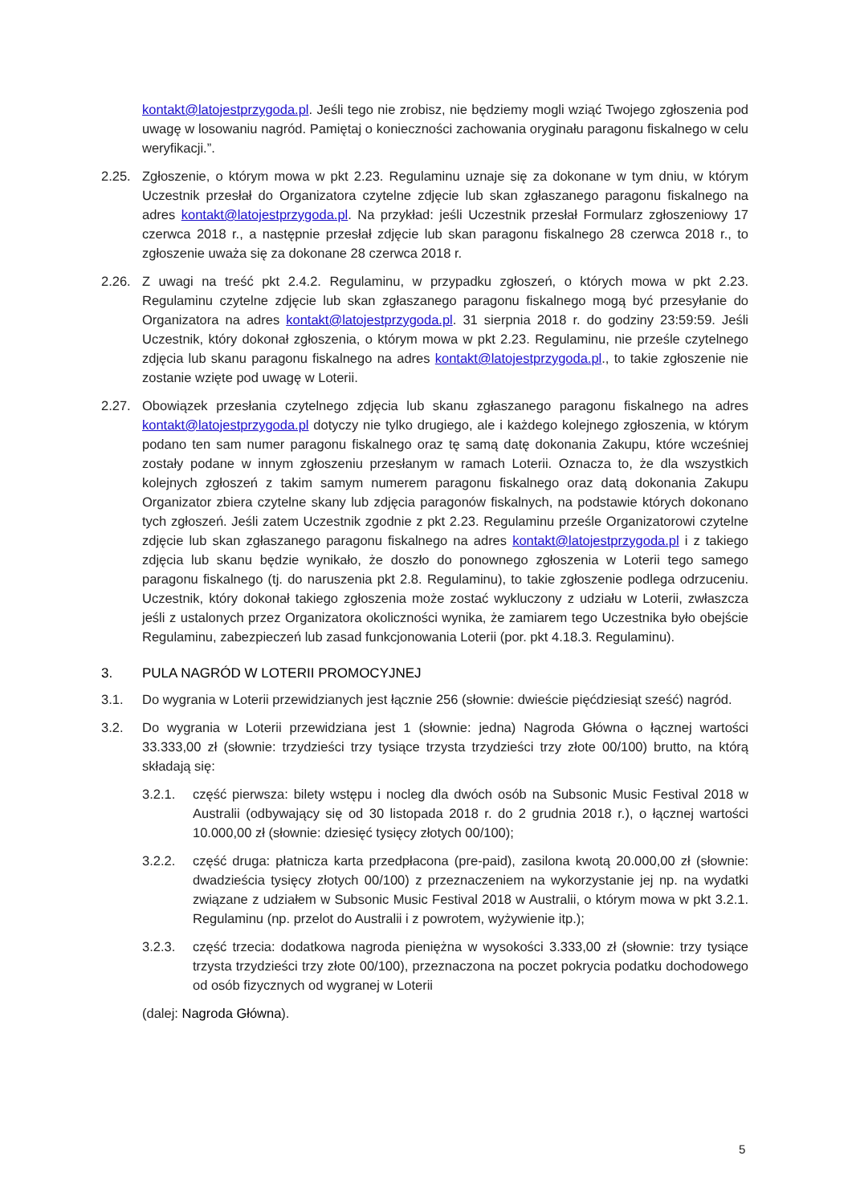kontakt@latojestprzygoda.pl. Jeśli tego nie zrobisz, nie będziemy mogli wziąć Twojego zgłoszenia pod uwagę w losowaniu nagród. Pamiętaj o konieczności zachowania oryginału paragonu fiskalnego w celu weryfikacji.”.
2.25. Zgłoszenie, o którym mowa w pkt 2.23. Regulaminu uznaje się za dokonane w tym dniu, w którym Uczestnik przesłał do Organizatora czytelne zdjęcie lub skan zgłaszanego paragonu fiskalnego na adres kontakt@latojestprzygoda.pl. Na przykład: jeśli Uczestnik przesłał Formularz zgłoszeniowy 17 czerwca 2018 r., a następnie przesłał zdjęcie lub skan paragonu fiskalnego 28 czerwca 2018 r., to zgłoszenie uważa się za dokonane 28 czerwca 2018 r.
2.26. Z uwagi na treść pkt 2.4.2. Regulaminu, w przypadku zgłoszeń, o których mowa w pkt 2.23. Regulaminu czytelne zdjęcie lub skan zgłaszanego paragonu fiskalnego mogą być przesyłanie do Organizatora na adres kontakt@latojestprzygoda.pl. 31 sierpnia 2018 r. do godziny 23:59:59. Jeśli Uczestnik, który dokonał zgłoszenia, o którym mowa w pkt 2.23. Regulaminu, nie prześle czytelnego zdjęcia lub skanu paragonu fiskalnego na adres kontakt@latojestprzygoda.pl., to takie zgłoszenie nie zostanie wzięte pod uwagę w Loterii.
2.27. Obowiązek przesłania czytelnego zdjęcia lub skanu zgłaszanego paragonu fiskalnego na adres kontakt@latojestprzygoda.pl dotyczy nie tylko drugiego, ale i każdego kolejnego zgłoszenia, w którym podano ten sam numer paragonu fiskalnego oraz tę samą datę dokonania Zakupu, które wcześniej zostały podane w innym zgłoszeniu przesłanym w ramach Loterii. Oznacza to, że dla wszystkich kolejnych zgłoszeń z takim samym numerem paragonu fiskalnego oraz datą dokonania Zakupu Organizator zbiera czytelne skany lub zdjęcia paragonów fiskalnych, na podstawie których dokonano tych zgłoszeń. Jeśli zatem Uczestnik zgodnie z pkt 2.23. Regulaminu prześle Organizatorowi czytelne zdjęcie lub skan zgłaszanego paragonu fiskalnego na adres kontakt@latojestprzygoda.pl i z takiego zdjęcia lub skanu będzie wynikało, że doszło do ponownego zgłoszenia w Loterii tego samego paragonu fiskalnego (tj. do naruszenia pkt 2.8. Regulaminu), to takie zgłoszenie podlega odrzuceniu. Uczestnik, który dokonał takiego zgłoszenia może zostać wykluczony z udziału w Loterii, zwłaszcza jeśli z ustalonych przez Organizatora okoliczności wynika, że zamiarem tego Uczestnika było obejście Regulaminu, zabezpieczeń lub zasad funkcjonowania Loterii (por. pkt 4.18.3. Regulaminu).
3. PULA NAGRÓD W LOTERII PROMOCYJNEJ
3.1. Do wygrania w Loterii przewidzianych jest łącznie 256 (słownie: dwieście pięćdziesiąt sześć) nagród.
3.2. Do wygrania w Loterii przewidziana jest 1 (słownie: jedna) Nagroda Główna o łącznej wartości 33.333,00 zł (słownie: trzydzieści trzy tysiące trzysta trzydzieści trzy złote 00/100) brutto, na którą składają się:
3.2.1. część pierwsza: bilety wstępu i nocleg dla dwóch osób na Subsonic Music Festival 2018 w Australii (odbywający się od 30 listopada 2018 r. do 2 grudnia 2018 r.), o łącznej wartości 10.000,00 zł (słownie: dziesięć tysięcy złotych 00/100);
3.2.2. część druga: płatnicza karta przedpłacona (pre-paid), zasilona kwotą 20.000,00 zł (słownie: dwadzieścia tysięcy złotych 00/100) z przeznaczeniem na wykorzystanie jej np. na wydatki związane z udziałem w Subsonic Music Festival 2018 w Australii, o którym mowa w pkt 3.2.1. Regulaminu (np. przelot do Australii i z powrotem, wyżywienie itp.);
3.2.3. część trzecia: dodatkowa nagroda pieniężna w wysokości 3.333,00 zł (słownie: trzy tysiące trzysta trzydzieści trzy złote 00/100), przeznaczona na poczet pokrycia podatku dochodowego od osób fizycznych od wygranej w Loterii
(dalej: Nagroda Główna).
5